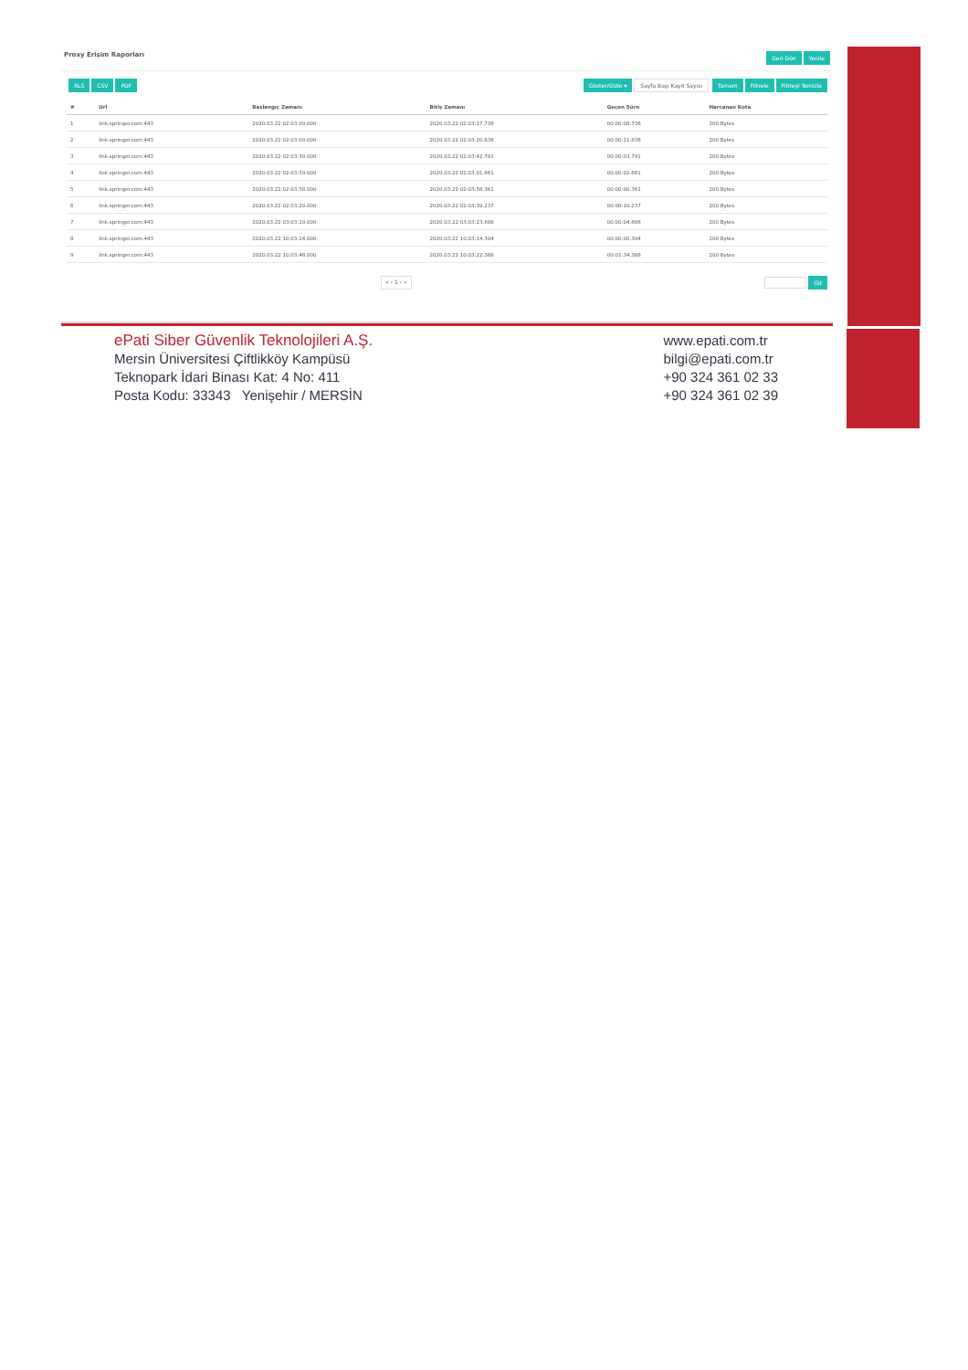Proxy Erişim Raporları Geri Dön Yenile
XLS CSV PDF Göster/Gizle ▾ Sayfa Başı Kayıt Sayısı Tamam Filtrele Filtreyi Temizle
| # | Url | Başlangıç Zamanı | Bitiş Zamanı | Geçen Süre | Harcanan Kota |
| --- | --- | --- | --- | --- | --- |
| 1 | link.springer.com:443 | 2020.03.22 02:03:09.000 | 2020.03.22 02:03:17.736 | 00:00:08.736 | 200 Bytes |
| 2 | link.springer.com:443 | 2020.03.22 02:03:09.000 | 2020.03.22 02:03:20.836 | 00:00:11.836 | 200 Bytes |
| 3 | link.springer.com:443 | 2020.03.22 02:03:39.000 | 2020.03.22 02:03:42.791 | 00:00:03.791 | 200 Bytes |
| 4 | link.springer.com:443 | 2020.03.22 02:03:59.000 | 2020.03.22 02:03:01.661 | 00:00:02.661 | 200 Bytes |
| 5 | link.springer.com:443 | 2020.03.22 02:03:58.000 | 2020.03.22 02:03:58.361 | 00:00:00.361 | 200 Bytes |
| 6 | link.springer.com:443 | 2020.03.22 02:03:29.000 | 2020.03.22 02:03:39.237 | 00:00:10.237 | 200 Bytes |
| 7 | link.springer.com:443 | 2020.03.22 03:03:19.000 | 2020.03.22 03:03:23.686 | 00:00:04.686 | 200 Bytes |
| 8 | link.springer.com:443 | 2020.03.22 10:03:14.000 | 2020.03.22 10:03:14.304 | 00:00:00.304 | 200 Bytes |
| 9 | link.springer.com:443 | 2020.03.22 10:03:48.000 | 2020.03.22 10:03:22.388 | 00:01:34.388 | 200 Bytes |
« ‹ 1 › » Git
ePati Siber Güvenlik Teknolojileri A.Ş.
Mersin Üniversitesi Çiftlikköy Kampüsü
Teknopark İdari Binası Kat: 4 No: 411
Posta Kodu: 33343 Yenişehir / MERSİN
www.epati.com.tr
bilgi@epati.com.tr
+90 324 361 02 33
+90 324 361 02 39